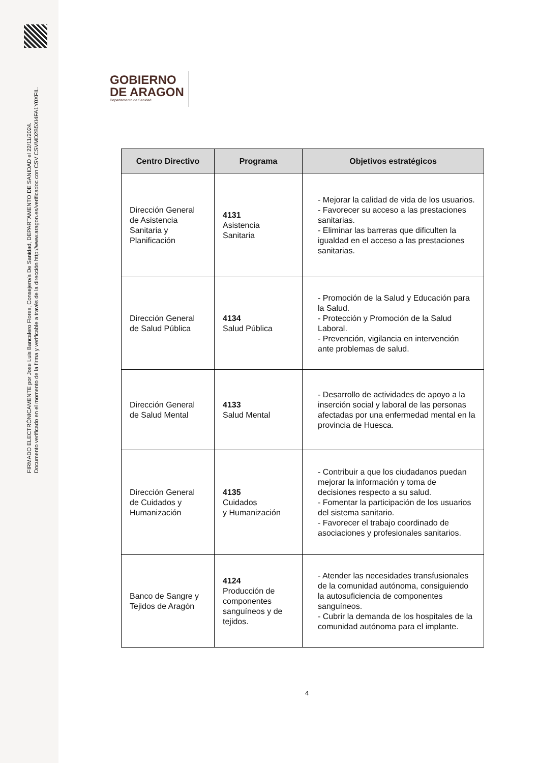FIRMADO ELECTRÓNICAMENTE por Jose Luis Bancalero Flores, Consejero/a De Sanidad, DEPARTAMENTO DE SANIDAD el 22/11/2024.
Documento verificado en el momento de la firma y verificable a través de la dirección http://www.aragon.es/verificadoc con CSV CSVMD2B5XI4FA1Y0XFIL.
GOBIERNO
DE ARAGON
Departamento de Sanidad
| Centro Directivo | Programa | Objetivos estratégicos |
| --- | --- | --- |
| Dirección General de Asistencia Sanitaria y Planificación | 4131 Asistencia Sanitaria | - Mejorar la calidad de vida de los usuarios. - Favorecer su acceso a las prestaciones sanitarias. - Eliminar las barreras que dificulten la igualdad en el acceso a las prestaciones sanitarias. |
| Dirección General de Salud Pública | 4134 Salud Pública | - Promoción de la Salud y Educación para la Salud. - Protección y Promoción de la Salud Laboral. - Prevención, vigilancia en intervención ante problemas de salud. |
| Dirección General de Salud Mental | 4133 Salud Mental | - Desarrollo de actividades de apoyo a la inserción social y laboral de las personas afectadas por una enfermedad mental en la provincia de Huesca. |
| Dirección General de Cuidados y Humanización | 4135 Cuidados y Humanización | - Contribuir a que los ciudadanos puedan mejorar la información y toma de decisiones respecto a su salud. - Fomentar la participación de los usuarios del sistema sanitario. - Favorecer el trabajo coordinado de asociaciones y profesionales sanitarios. |
| Banco de Sangre y Tejidos de Aragón | 4124 Producción de componentes sanguíneos y de tejidos. | - Atender las necesidades transfusionales de la comunidad autónoma, consiguiendo la autosuficiencia de componentes sanguíneos. - Cubrir la demanda de los hospitales de la comunidad autónoma para el implante. |
4